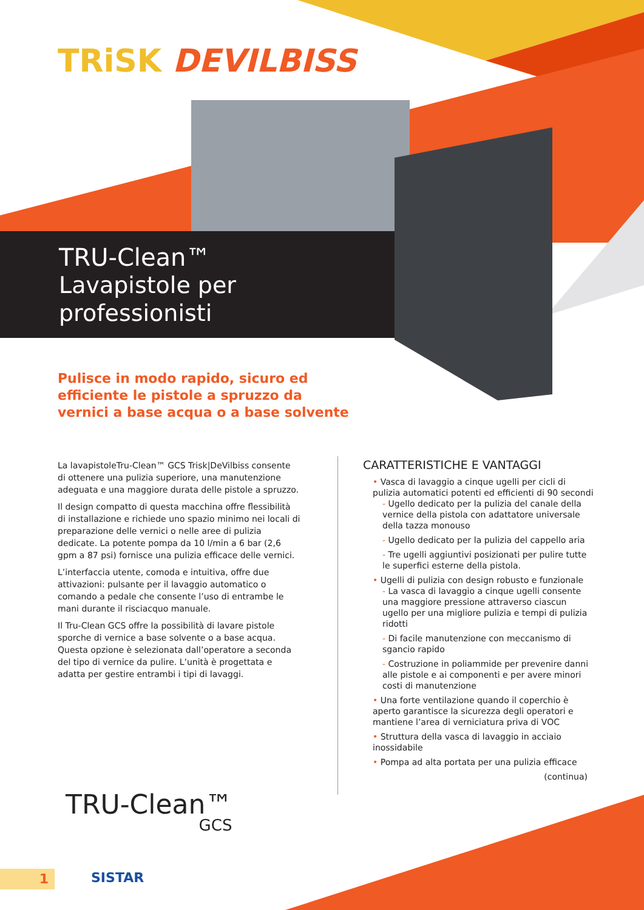TRiSK DEVILBISS
TRU-Clean™
Lavapistole per
professionisti
Pulisce in modo rapido, sicuro ed efficiente le pistole a spruzzo da vernici a base acqua o a base solvente
La lavapistoleTru-Clean™ GCS Trisk|DeVilbiss consente di ottenere una pulizia superiore, una manutenzione adeguata e una maggiore durata delle pistole a spruzzo.
Il design compatto di questa macchina offre flessibilità di installazione e richiede uno spazio minimo nei locali di preparazione delle vernici o nelle aree di pulizia dedicate. La potente pompa da 10 l/min a 6 bar (2,6 gpm a 87 psi) fornisce una pulizia efficace delle vernici.
L’interfaccia utente, comoda e intuitiva, offre due attivazioni: pulsante per il lavaggio automatico o comando a pedale che consente l’uso di entrambe le mani durante il risciacquo manuale.
Il Tru-Clean GCS offre la possibilità di lavare pistole sporche di vernice a base solvente o a base acqua. Questa opzione è selezionata dall’operatore a seconda del tipo di vernice da pulire. L’unità è progettata e adatta per gestire entrambi i tipi di lavaggi.
CARATTERISTICHE E VANTAGGI
• Vasca di lavaggio a cinque ugelli per cicli di pulizia automatici potenti ed efficienti di 90 secondi
- Ugello dedicato per la pulizia del canale della vernice della pistola con adattatore universale della tazza monouso
- Ugello dedicato per la pulizia del cappello aria
- Tre ugelli aggiuntivi posizionati per pulire tutte le superfici esterne della pistola.
• Ugelli di pulizia con design robusto e funzionale
- La vasca di lavaggio a cinque ugelli consente una maggiore pressione attraverso ciascun ugello per una migliore pulizia e tempi di pulizia ridotti
- Di facile manutenzione con meccanismo di sgancio rapido
- Costruzione in poliammide per prevenire danni alle pistole e ai componenti e per avere minori costi di manutenzione
• Una forte ventilazione quando il coperchio è aperto garantisce la sicurezza degli operatori e mantiene l’area di verniciatura priva di VOC
• Struttura della vasca di lavaggio in acciaio inossidabile
• Pompa ad alta portata per una pulizia efficace
(continua)
TRU-Clean™
GCS
1 SISTAR